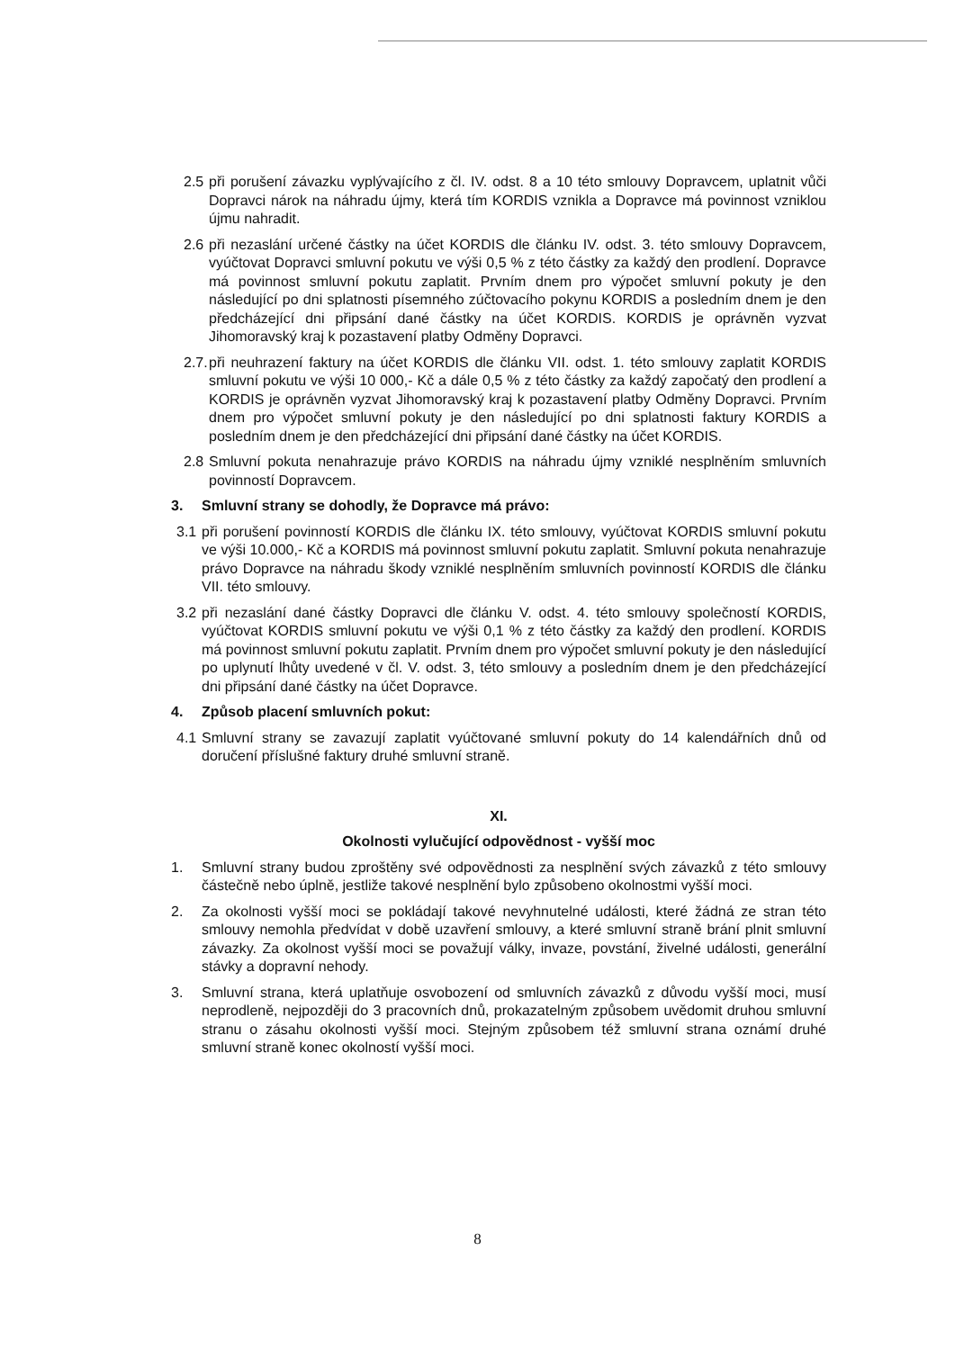2.5
při porušení závazku vyplývajícího z čl. IV. odst. 8 a 10 této smlouvy Dopravcem, uplatnit vůči Dopravci nárok na náhradu újmy, která tím KORDIS vznikla a Dopravce má povinnost vzniklou újmu nahradit.
2.6
při nezaslání určené částky na účet KORDIS dle článku IV. odst. 3. této smlouvy Dopravcem, vyúčtovat Dopravci smluvní pokutu ve výši 0,5 % z této částky za každý den prodlení. Dopravce má povinnost smluvní pokutu zaplatit. Prvním dnem pro výpočet smluvní pokuty je den následující po dni splatnosti písemného zúčtovacího pokynu KORDIS a posledním dnem je den předcházející dni připsání dané částky na účet KORDIS. KORDIS je oprávněn vyzvat Jihomoravský kraj k pozastavení platby Odměny Dopravci.
2.7.
při neuhrazení faktury na účet KORDIS dle článku VII. odst. 1. této smlouvy zaplatit KORDIS smluvní pokutu ve výši 10 000,- Kč a dále 0,5 % z této částky za každý započatý den prodlení a KORDIS je oprávněn vyzvat Jihomoravský kraj k pozastavení platby Odměny Dopravci. Prvním dnem pro výpočet smluvní pokuty je den následující po dni splatnosti faktury KORDIS a posledním dnem je den předcházející dni připsání dané částky na účet KORDIS.
2.8
Smluvní pokuta nenahrazuje právo KORDIS na náhradu újmy vzniklé nesplněním smluvních povinností Dopravcem.
3. Smluvní strany se dohodly, že Dopravce má právo:
3.1
při porušení povinností KORDIS dle článku IX. této smlouvy, vyúčtovat KORDIS smluvní pokutu ve výši 10.000,- Kč a KORDIS má povinnost smluvní pokutu zaplatit. Smluvní pokuta nenahrazuje právo Dopravce na náhradu škody vzniklé nesplněním smluvních povinností KORDIS dle článku VII. této smlouvy.
3.2
při nezaslání dané částky Dopravci dle článku V. odst. 4. této smlouvy společností KORDIS, vyúčtovat KORDIS smluvní pokutu ve výši 0,1 % z této částky za každý den prodlení. KORDIS má povinnost smluvní pokutu zaplatit. Prvním dnem pro výpočet smluvní pokuty je den následující po uplynutí lhůty uvedené v čl. V. odst. 3, této smlouvy a posledním dnem je den předcházející dni připsání dané částky na účet Dopravce.
4. Způsob placení smluvních pokut:
4.1
Smluvní strany se zavazují zaplatit vyúčtované smluvní pokuty do 14 kalendářních dnů od doručení příslušné faktury druhé smluvní straně.
XI.
Okolnosti vylučující odpovědnost - vyšší moc
1. Smluvní strany budou zproštěny své odpovědnosti za nesplnění svých závazků z této smlouvy částečně nebo úplně, jestliže takové nesplnění bylo způsobeno okolnostmi vyšší moci.
2. Za okolnosti vyšší moci se pokládají takové nevyhnutelné události, které žádná ze stran této smlouvy nemohla předvídat v době uzavření smlouvy, a které smluvní straně brání plnit smluvní závazky. Za okolnost vyšší moci se považují války, invaze, povstání, živelné události, generální stávky a dopravní nehody.
3. Smluvní strana, která uplatňuje osvobození od smluvních závazků z důvodu vyšší moci, musí neprodleně, nejpozději do 3 pracovních dnů, prokazatelným způsobem uvědomit druhou smluvní stranu o zásahu okolnosti vyšší moci. Stejným způsobem též smluvní strana oznámí druhé smluvní straně konec okolností vyšší moci.
8